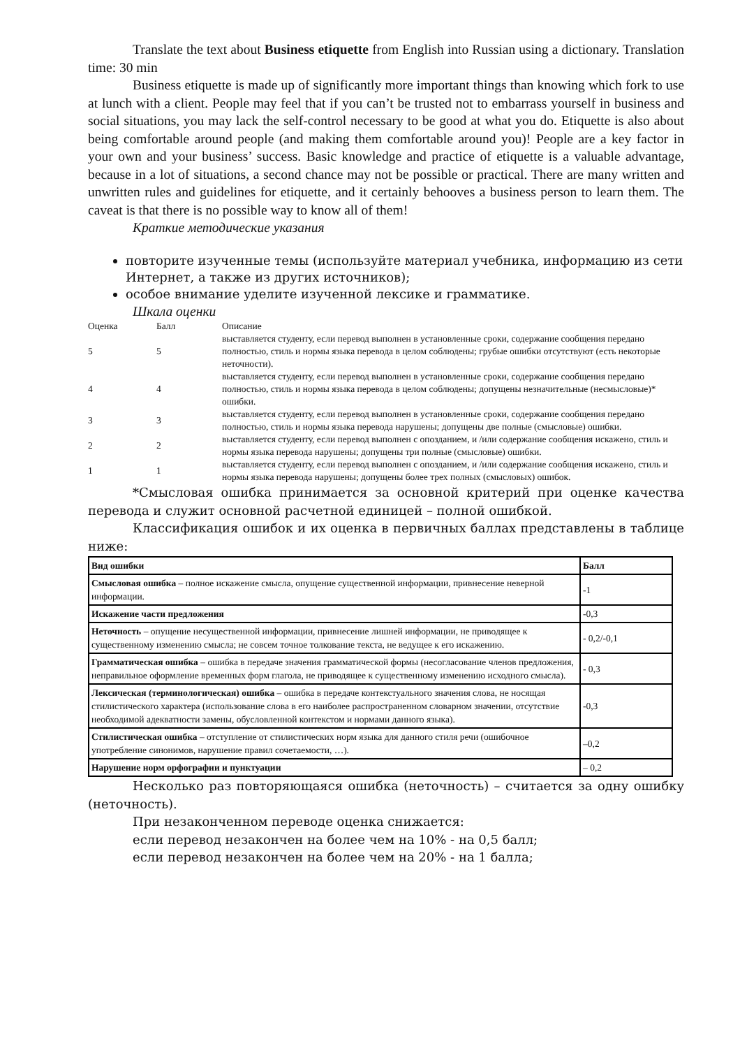Translate the text about Business etiquette from English into Russian using a dictionary. Translation time: 30 min
Business etiquette is made up of significantly more important things than knowing which fork to use at lunch with a client. People may feel that if you can’t be trusted not to embarrass yourself in business and social situations, you may lack the self-control necessary to be good at what you do. Etiquette is also about being comfortable around people (and making them comfortable around you)! People are a key factor in your own and your business’ success. Basic knowledge and practice of etiquette is a valuable advantage, because in a lot of situations, a second chance may not be possible or practical. There are many written and unwritten rules and guidelines for etiquette, and it certainly behooves a business person to learn them. The caveat is that there is no possible way to know all of them!
Краткие методические указания
повторите изученные темы (используйте материал учебника, информацию из сети Интернет, а также из других источников);
особое внимание уделите изученной лексике и грамматике.
Шкала оценки
| Оценка | Балл | Описание |
| --- | --- | --- |
| 5 | 5 | выставляется студенту, если перевод выполнен в установленные сроки, содержание сообщения передано полностью, стиль и нормы языка перевода в целом соблюдены; грубые ошибки отсутствуют (есть некоторые неточности). |
| 4 | 4 | выставляется студенту, если перевод выполнен в установленные сроки, содержание сообщения передано полностью, стиль и нормы языка перевода в целом соблюдены; допущены незначительные (несмысловые)* ошибки. |
| 3 | 3 | выставляется студенту, если перевод выполнен в установленные сроки, содержание сообщения передано полностью, стиль и нормы языка перевода нарушены; допущены две полные (смысловые) ошибки. |
| 2 | 2 | выставляется студенту, если перевод выполнен с опозданием, и /или содержание сообщения искажено, стиль и нормы языка перевода нарушены; допущены три полные (смысловые) ошибки. |
| 1 | 1 | выставляется студенту, если перевод выполнен с опозданием, и /или содержание сообщения искажено, стиль и нормы языка перевода нарушены; допущены более трех полных (смысловых) ошибок. |
*Смысловая ошибка принимается за основной критерий при оценке качества перевода и служит основной расчетной единицей – полной ошибкой.
Классификация ошибок и их оценка в первичных баллах представлены в таблице ниже:
| Вид ошибки | Балл |
| --- | --- |
| Смысловая ошибка – полное искажение смысла, опущение существенной информации, привнесение неверной информации. | -1 |
| Искажение части предложения | -0,3 |
| Неточность – опущение несущественной информации, привнесение лишней информации, не приводящее к существенному изменению смысла; не совсем точное толкование текста, не ведущее к его искажению. | - 0,2/-0,1 |
| Грамматическая ошибка – ошибка в передаче значения грамматической формы (несогласование членов предложения, неправильное оформление временных форм глагола, не приводящее к существенному изменению исходного смысла). | - 0,3 |
| Лексическая (терминологическая) ошибка – ошибка в передаче контекстуального значения слова, не носящая стилистического характера (использование слова в его наиболее распространенном словарном значении, отсутствие необходимой адекватности замены, обусловленной контекстом и нормами данного языка). | -0,3 |
| Стилистическая ошибка – отступление от стилистических норм языка для данного стиля речи (ошибочное употребление синонимов, нарушение правил сочетаемости, …). | –0,2 |
| Нарушение норм орфографии и пунктуации | – 0,2 |
Несколько раз повторяющаяся ошибка (неточность) – считается за одну ошибку (неточность).
При незаконченном переводе оценка снижается:
если перевод незакончен на более чем на 10% - на 0,5 балл;
если перевод незакончен на более чем на 20% - на 1 балла;